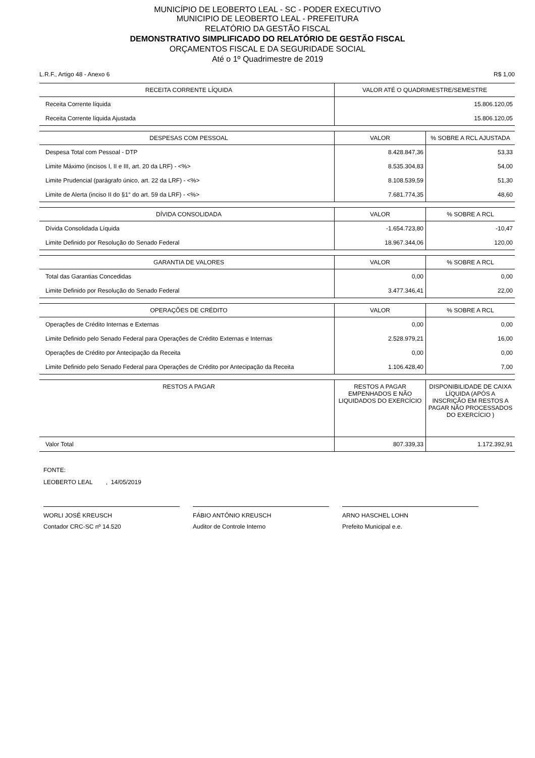MUNICÍPIO DE LEOBERTO LEAL - SC - PODER EXECUTIVO
MUNICIPIO DE LEOBERTO LEAL - PREFEITURA
RELATÓRIO DA GESTÃO FISCAL
DEMONSTRATIVO SIMPLIFICADO DO RELATÓRIO DE GESTÃO FISCAL
ORÇAMENTOS FISCAL E DA SEGURIDADE SOCIAL
Até o 1º Quadrimestre de 2019
L.R.F., Artigo 48 - Anexo 6 R$ 1,00
| RECEITA CORRENTE LÍQUIDA | VALOR ATÉ O QUADRIMESTRE/SEMESTRE |
| --- | --- |
| Receita Corrente líquida | 15.806.120,05 |
| Receita Corrente líquida Ajustada | 15.806.120,05 |
| DESPESAS COM PESSOAL | VALOR | % SOBRE A RCL AJUSTADA |
| --- | --- | --- |
| Despesa Total com Pessoal - DTP | 8.428.847,36 | 53,33 |
| Limite Máximo (incisos I, II e III, art. 20 da LRF) - <%> | 8.535.304,83 | 54,00 |
| Limite Prudencial (parágrafo único, art. 22 da LRF) - <%> | 8.108.539,59 | 51,30 |
| Limite de Alerta (inciso II do §1° do art. 59 da LRF) - <%> | 7.681.774,35 | 48,60 |
| DÍVIDA CONSOLIDADA | VALOR | % SOBRE A RCL |
| --- | --- | --- |
| Dívida Consolidada Líquida | -1.654.723,80 | -10,47 |
| Limite Definido por Resolução do Senado Federal | 18.967.344,06 | 120,00 |
| GARANTIA DE VALORES | VALOR | % SOBRE A RCL |
| --- | --- | --- |
| Total das Garantias Concedidas | 0,00 | 0,00 |
| Limite Definido por Resolução do Senado Federal | 3.477.346,41 | 22,00 |
| OPERAÇÕES DE CRÉDITO | VALOR | % SOBRE A RCL |
| --- | --- | --- |
| Operações de Crédito Internas e Externas | 0,00 | 0,00 |
| Limite Definido pelo Senado Federal para Operações de Crédito Externas e Internas | 2.528.979,21 | 16,00 |
| Operações de Crédito por Antecipação da Receita | 0,00 | 0,00 |
| Limite Definido pelo Senado Federal para Operações de Crédito por Antecipação da Receita | 1.106.428,40 | 7,00 |
| RESTOS A PAGAR | RESTOS A PAGAR EMPENHADOS E NÃO LIQUIDADOS DO EXERCÍCIO | DISPONIBILIDADE DE CAIXA LÍQUIDA (APÓS A INSCRIÇÃO EM RESTOS A PAGAR NÃO PROCESSADOS DO EXERCÍCIO ) |
| --- | --- | --- |
| Valor Total | 807.339,33 | 1.172.392,91 |
FONTE:
LEOBERTO LEAL , 14/05/2019
WORLI JOSÉ KREUSCH
Contador CRC-SC nº 14.520
FÁBIO ANTÔNIO KREUSCH
Auditor de Controle Interno
ARNO HASCHEL LOHN
Prefeito Municipal e.e.